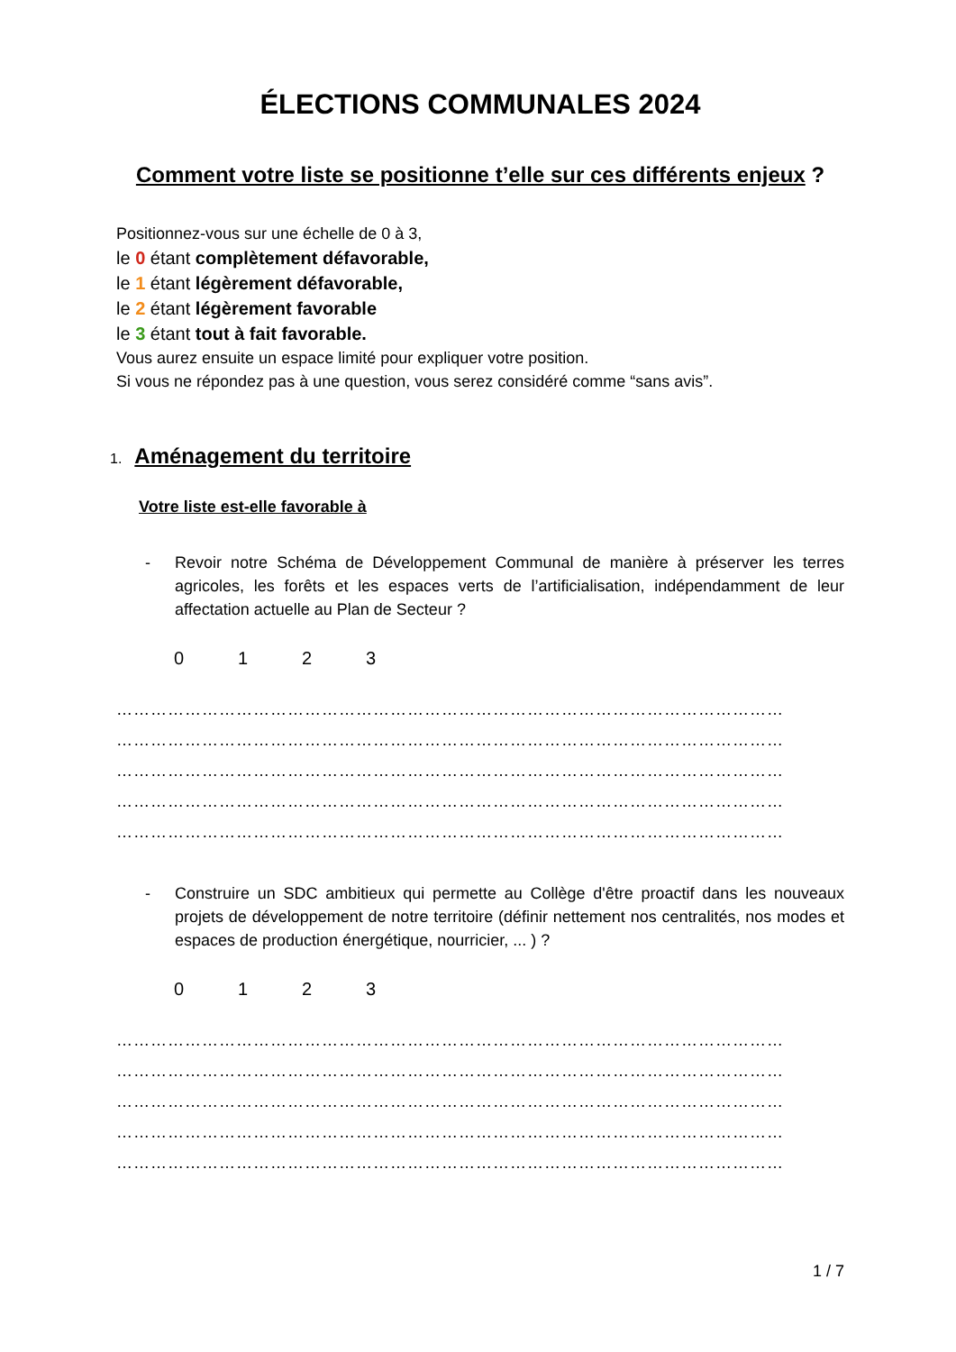ÉLECTIONS COMMUNALES 2024
Comment votre liste se positionne t’elle sur ces différents enjeux ?
Positionnez-vous sur une échelle de 0 à 3,
le 0 étant complètement défavorable,
le 1 étant légèrement défavorable,
le 2 étant légèrement favorable
le 3 étant tout à fait favorable.
Vous aurez ensuite un espace limité pour expliquer votre position.
Si vous ne répondez pas à une question, vous serez considéré comme “sans avis”.
1. Aménagement du territoire
Votre liste est-elle favorable à
- Revoir notre Schéma de Développement Communal de manière à préserver les terres agricoles, les forêts et les espaces verts de l’artificialisation, indépendamment de leur affectation actuelle au Plan de Secteur ?
0123
………………………………………………………………………………………………………
………………………………………………………………………………………………………
………………………………………………………………………………………………………
………………………………………………………………………………………………………
………………………………………………………………………………………………………
- Construire un SDC ambitieux qui permette au Collège d'être proactif dans les nouveaux projets de développement de notre territoire (définir nettement nos centralités, nos modes et espaces de production énergétique, nourricier, ... ) ?
0123
………………………………………………………………………………………………………
………………………………………………………………………………………………………
………………………………………………………………………………………………………
………………………………………………………………………………………………………
………………………………………………………………………………………………………
1 / 7